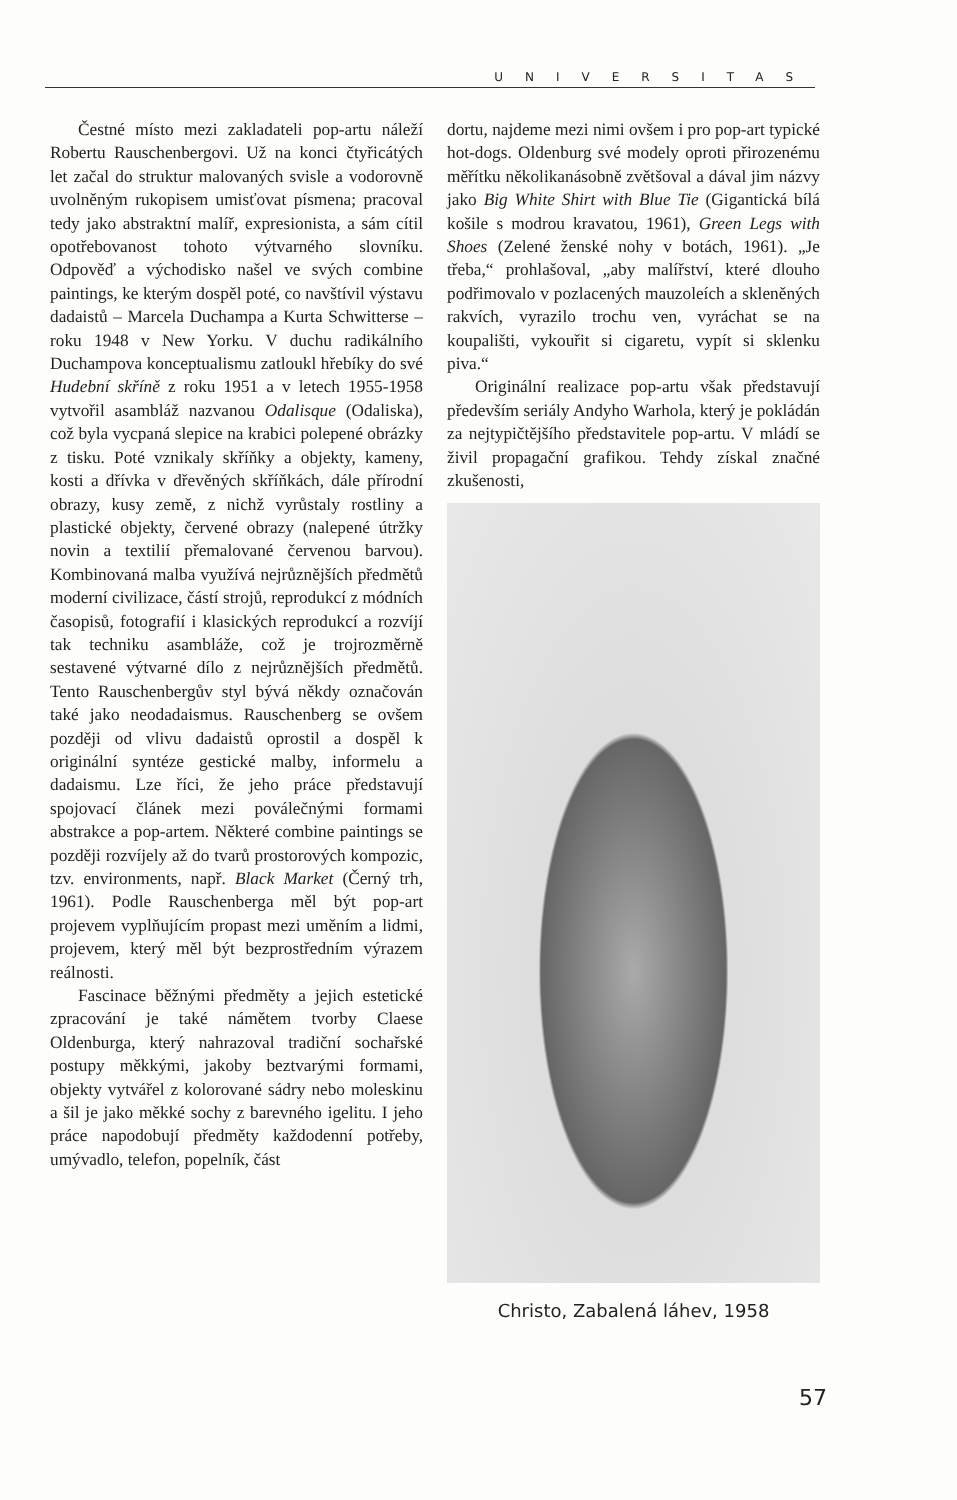UNIVERSITAS
Čestné místo mezi zakladateli pop-artu náleží Robertu Rauschenbergovi. Už na konci čtyřicátých let začal do struktur malovaných svisle a vodorovně uvolněným rukopisem umisťovat písmena; pracoval tedy jako abstraktní malíř, expresionista, a sám cítil opotřebovanost tohoto výtvarného slovníku. Odpověď a východisko našel ve svých combine paintings, ke kterým dospěl poté, co navštívil výstavu dadaistů – Marcela Duchampa a Kurta Schwitterse – roku 1948 v New Yorku. V duchu radikálního Duchampova konceptualismu zatloukl hřebíky do své Hudební skříně z roku 1951 a v letech 1955-1958 vytvořil asambláž nazvanou Odalisque (Odaliska), což byla vycpaná slepice na krabici polepené obrázky z tisku. Poté vznikaly skříňky a objekty, kameny, kosti a dřívka v dřevěných skříňkách, dále přírodní obrazy, kusy země, z nichž vyrůstaly rostliny a plastické objekty, červené obrazy (nalepené útržky novin a textilií přemalované červenou barvou). Kombinovaná malba využívá nejrůznějších předmětů moderní civilizace, částí strojů, reprodukcí z módních časopisů, fotografií i klasických reprodukcí a rozvíjí tak techniku asambláže, což je trojrozměrně sestavené výtvarné dílo z nejrůznějších předmětů. Tento Rauschenbergův styl bývá někdy označován také jako neodadaismus. Rauschenberg se ovšem později od vlivu dadaistů oprostil a dospěl k originální syntéze gestické malby, informelu a dadaismu. Lze říci, že jeho práce představují spojovací článek mezi poválečnými formami abstrakce a pop-artem. Některé combine paintings se později rozvíjely až do tvarů prostorových kompozic, tzv. environments, např. Black Market (Černý trh, 1961). Podle Rauschenberga měl být pop-art projevem vyplňujícím propast mezi uměním a lidmi, projevem, který měl být bezprostředním výrazem reálnosti.
Fascinace běžnými předměty a jejich estetické zpracování je také námětem tvorby Claese Oldenburga, který nahrazoval tradiční sochařské postupy měkkými, jakoby beztvarými formami, objekty vytvářel z kolorované sádry nebo moleskinu a šil je jako měkké sochy z barevného igelitu. I jeho práce napodobují předměty každodenní potřeby, umývadlo, telefon, popelník, část
dortu, najdeme mezi nimi ovšem i pro pop-art typické hot-dogs. Oldenburg své modely oproti přirozenému měřítku několikanásobně zvětšoval a dával jim názvy jako Big White Shirt with Blue Tie (Gigantická bílá košile s modrou kravatou, 1961), Green Legs with Shoes (Zelené ženské nohy v botách, 1961). „Je třeba,“ prohlašoval, „aby malířství, které dlouho podřimovalo v pozlacených mauzoleích a skleněných rakvích, vyrazilo trochu ven, vyráchat se na koupališti, vykouřit si cigaretu, vypít si sklenku piva.“
Originální realizace pop-artu však představují především seriály Andyho Warhola, který je pokládán za nejtypičtějšího představitele pop-artu. V mládí se živil propagační grafikou. Tehdy získal značné zkušenosti,
Christo, Zabalená láhev, 1958
57